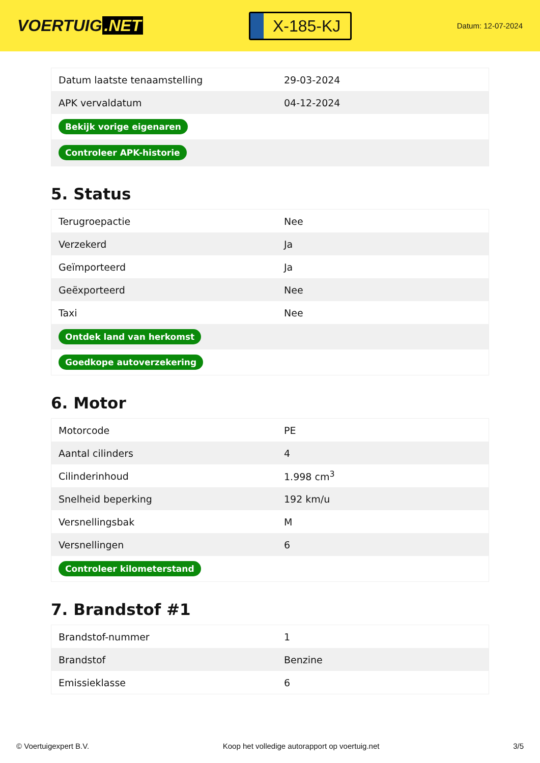VOERTUIG.NET
X-185-KJ
Datum: 12-07-2024
| Datum laatste tenaamstelling | 29-03-2024 |
| APK vervaldatum | 04-12-2024 |
| Bekijk vorige eigenaren | |
| Controleer APK-historie | |
5. Status
| Terugroepactie | Nee |
| Verzekerd | Ja |
| Geïmporteerd | Ja |
| Geëxporteerd | Nee |
| Taxi | Nee |
| Ontdek land van herkomst | |
| Goedkope autoverzekering | |
6. Motor
| Motorcode | PE |
| Aantal cilinders | 4 |
| Cilinderinhoud | 1.998 cm<sup>3</sup> |
| Snelheid beperking | 192 km/u |
| Versnellingsbak | M |
| Versnellingen | 6 |
| Controleer kilometerstand | |
7. Brandstof #1
| Brandstof-nummer | 1 |
| Brandstof | Benzine |
| Emissieklasse | 6 |
© Voertuigexpert B.V. Koop het volledige autorapport op voertuig.net 3/5